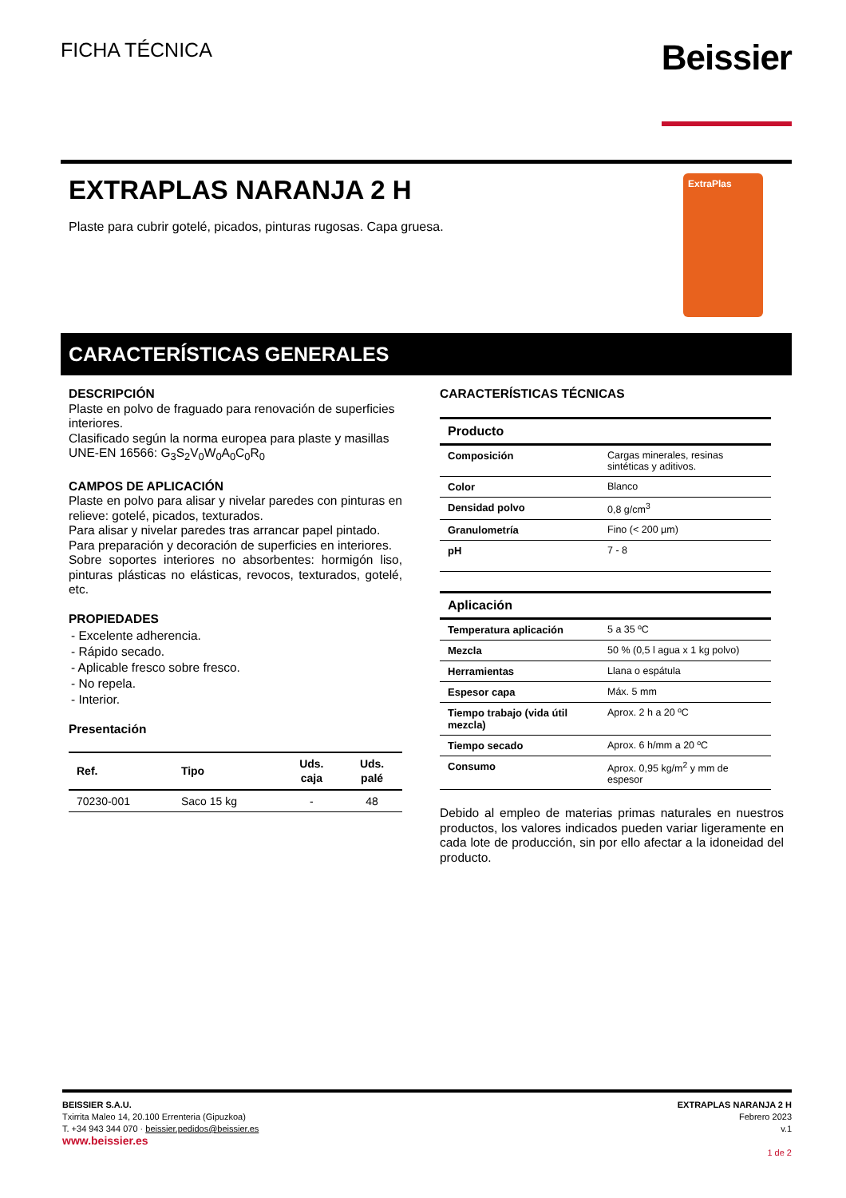FICHA TÉCNICA
Beissier
EXTRAPLAS NARANJA 2 H
Plaste para cubrir gotelé, picados, pinturas rugosas. Capa gruesa.
ExtraPlas
CARACTERÍSTICAS GENERALES
DESCRIPCIÓN
Plaste en polvo de fraguado para renovación de superficies interiores.
Clasificado según la norma europea para plaste y masillas UNE-EN 16566: G<sub>3</sub>S<sub>2</sub>V<sub>0</sub>W<sub>0</sub>A<sub>0</sub>C<sub>0</sub>R<sub>0</sub>
CAMPOS DE APLICACIÓN
Plaste en polvo para alisar y nivelar paredes con pinturas en relieve: gotelé, picados, texturados.
Para alisar y nivelar paredes tras arrancar papel pintado.
Para preparación y decoración de superficies en interiores.
Sobre soportes interiores no absorbentes: hormigón liso, pinturas plásticas no elásticas, revocos, texturados, gotelé, etc.
PROPIEDADES
- Excelente adherencia.
- Rápido secado.
- Aplicable fresco sobre fresco.
- No repela.
- Interior.
Presentación
| Ref. | Tipo | Uds. caja | Uds. palé |
| --- | --- | --- | --- |
| 70230-001 | Saco 15 kg | - | 48 |
CARACTERÍSTICAS TÉCNICAS
| Producto | |
| --- | --- |
| Composición | Cargas minerales, resinas sintéticas y aditivos. |
| Color | Blanco |
| Densidad polvo | 0,8 g/cm<sup>3</sup> |
| Granulometría | Fino (< 200 µm) |
| pH | 7 - 8 |
| Aplicación | |
| --- | --- |
| Temperatura aplicación | 5 a 35 ºC |
| Mezcla | 50 % (0,5 l agua x 1 kg polvo) |
| Herramientas | Llana o espátula |
| Espesor capa | Máx. 5 mm |
| Tiempo trabajo (vida útil mezcla) | Aprox. 2 h a 20 ºC |
| Tiempo secado | Aprox. 6 h/mm a 20 ºC |
| Consumo | Aprox. 0,95 kg/m<sup>2</sup> y mm de espesor |
Debido al empleo de materias primas naturales en nuestros productos, los valores indicados pueden variar ligeramente en cada lote de producción, sin por ello afectar a la idoneidad del producto.
BEISSIER S.A.U.
Txirrita Maleo 14, 20.100 Errenteria (Gipuzkoa)
T. +34 943 344 070 · beissier.pedidos@beissier.es
www.beissier.es
EXTRAPLAS NARANJA 2 H
Febrero 2023
v.1
1 de 2